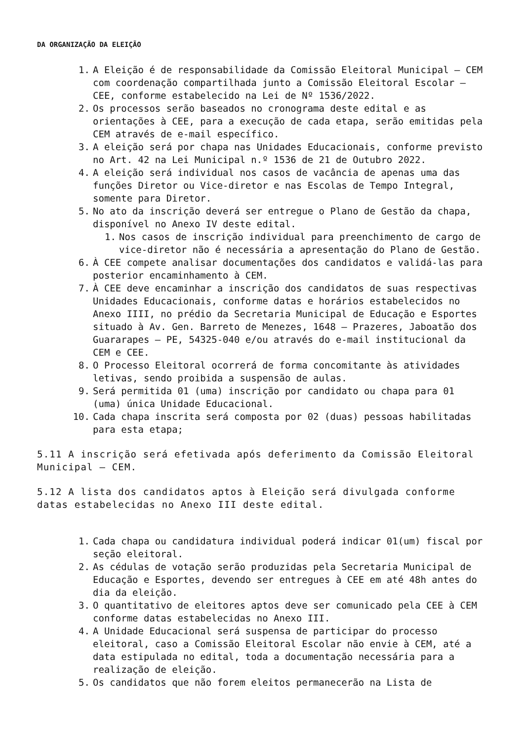DA ORGANIZAÇÃO DA ELEIÇÃO
1. A Eleição é de responsabilidade da Comissão Eleitoral Municipal – CEM com coordenação compartilhada junto a Comissão Eleitoral Escolar – CEE, conforme estabelecido na Lei de Nº 1536/2022.
2. Os processos serão baseados no cronograma deste edital e as orientações à CEE, para a execução de cada etapa, serão emitidas pela CEM através de e-mail específico.
3. A eleição será por chapa nas Unidades Educacionais, conforme previsto no Art. 42 na Lei Municipal n.º 1536 de 21 de Outubro 2022.
4. A eleição será individual nos casos de vacância de apenas uma das funções Diretor ou Vice-diretor e nas Escolas de Tempo Integral, somente para Diretor.
5. No ato da inscrição deverá ser entregue o Plano de Gestão da chapa, disponível no Anexo IV deste edital.
1. Nos casos de inscrição individual para preenchimento de cargo de vice-diretor não é necessária a apresentação do Plano de Gestão.
6. À CEE compete analisar documentações dos candidatos e validá-las para posterior encaminhamento à CEM.
7. À CEE deve encaminhar a inscrição dos candidatos de suas respectivas Unidades Educacionais, conforme datas e horários estabelecidos no Anexo IIII, no prédio da Secretaria Municipal de Educação e Esportes situado à Av. Gen. Barreto de Menezes, 1648 – Prazeres, Jaboatão dos Guararapes – PE, 54325-040 e/ou através do e-mail institucional da CEM e CEE.
8. O Processo Eleitoral ocorrerá de forma concomitante às atividades letivas, sendo proibida a suspensão de aulas.
9. Será permitida 01 (uma) inscrição por candidato ou chapa para 01 (uma) única Unidade Educacional.
10. Cada chapa inscrita será composta por 02 (duas) pessoas habilitadas para esta etapa;
5.11 A inscrição será efetivada após deferimento da Comissão Eleitoral Municipal – CEM.
5.12 A lista dos candidatos aptos à Eleição será divulgada conforme datas estabelecidas no Anexo III deste edital.
1. Cada chapa ou candidatura individual poderá indicar 01(um) fiscal por seção eleitoral.
2. As cédulas de votação serão produzidas pela Secretaria Municipal de Educação e Esportes, devendo ser entregues à CEE em até 48h antes do dia da eleição.
3. O quantitativo de eleitores aptos deve ser comunicado pela CEE à CEM conforme datas estabelecidas no Anexo III.
4. A Unidade Educacional será suspensa de participar do processo eleitoral, caso a Comissão Eleitoral Escolar não envie à CEM, até a data estipulada no edital, toda a documentação necessária para a realização de eleição.
5. Os candidatos que não forem eleitos permanecerão na Lista de